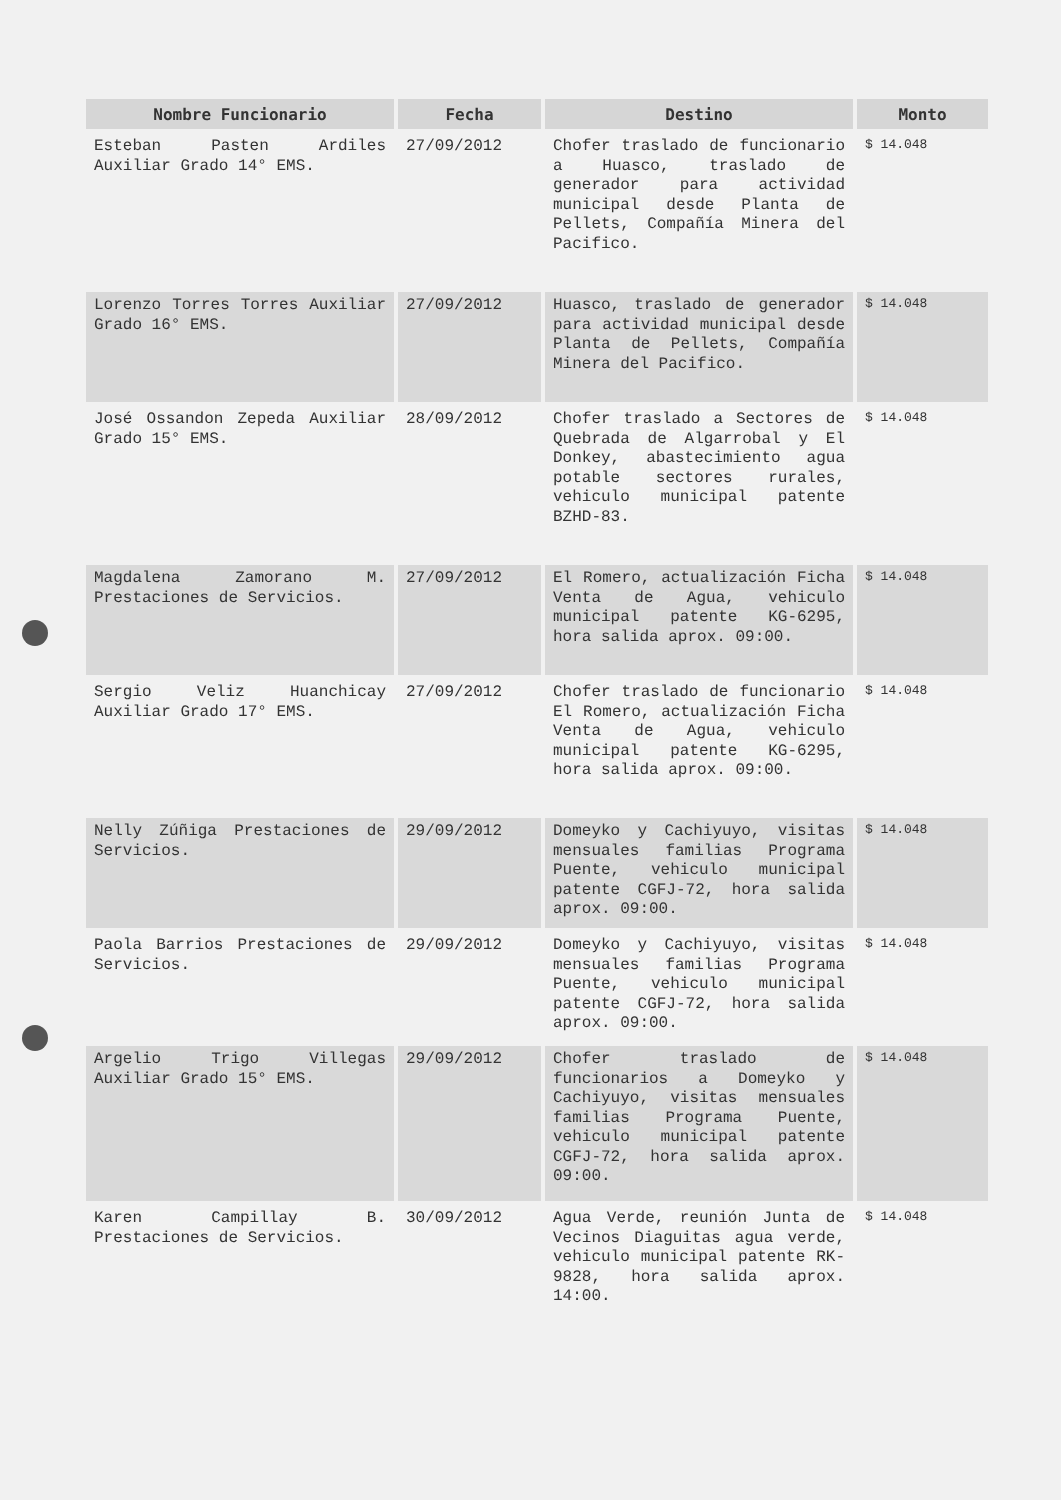| Nombre Funcionario | Fecha | Destino | Monto |
| --- | --- | --- | --- |
| Esteban Pasten Ardiles Auxiliar Grado 14° EMS. | 27/09/2012 | Chofer traslado de funcionario a Huasco, traslado de generador para actividad municipal desde Planta de Pellets, Compañía Minera del Pacifico. | $ 14.048 |
| Lorenzo Torres Torres Auxiliar Grado 16° EMS. | 27/09/2012 | Huasco, traslado de generador para actividad municipal desde Planta de Pellets, Compañía Minera del Pacifico. | $ 14.048 |
| José Ossandon Zepeda Auxiliar Grado 15° EMS. | 28/09/2012 | Chofer traslado a Sectores de Quebrada de Algarrobal y El Donkey, abastecimiento agua potable sectores rurales, vehiculo municipal patente BZHD-83. | $ 14.048 |
| Magdalena Zamorano M. Prestaciones de Servicios. | 27/09/2012 | El Romero, actualización Ficha Venta de Agua, vehiculo municipal patente KG-6295, hora salida aprox. 09:00. | $ 14.048 |
| Sergio Veliz Huanchicay Auxiliar Grado 17° EMS. | 27/09/2012 | Chofer traslado de funcionario El Romero, actualización Ficha Venta de Agua, vehiculo municipal patente KG-6295, hora salida aprox. 09:00. | $ 14.048 |
| Nelly Zúñiga Prestaciones de Servicios. | 29/09/2012 | Domeyko y Cachiyuyo, visitas mensuales familias Programa Puente, vehiculo municipal patente CGFJ-72, hora salida aprox. 09:00. | $ 14.048 |
| Paola Barrios Prestaciones de Servicios. | 29/09/2012 | Domeyko y Cachiyuyo, visitas mensuales familias Programa Puente, vehiculo municipal patente CGFJ-72, hora salida aprox. 09:00. | $ 14.048 |
| Argelio Trigo Villegas Auxiliar Grado 15° EMS. | 29/09/2012 | Chofer traslado de funcionarios a Domeyko y Cachiyuyo, visitas mensuales familias Programa Puente, vehiculo municipal patente CGFJ-72, hora salida aprox. 09:00. | $ 14.048 |
| Karen Campillay B. Prestaciones de Servicios. | 30/09/2012 | Agua Verde, reunión Junta de Vecinos Diaguitas agua verde, vehiculo municipal patente RK-9828, hora salida aprox. 14:00. | $ 14.048 |